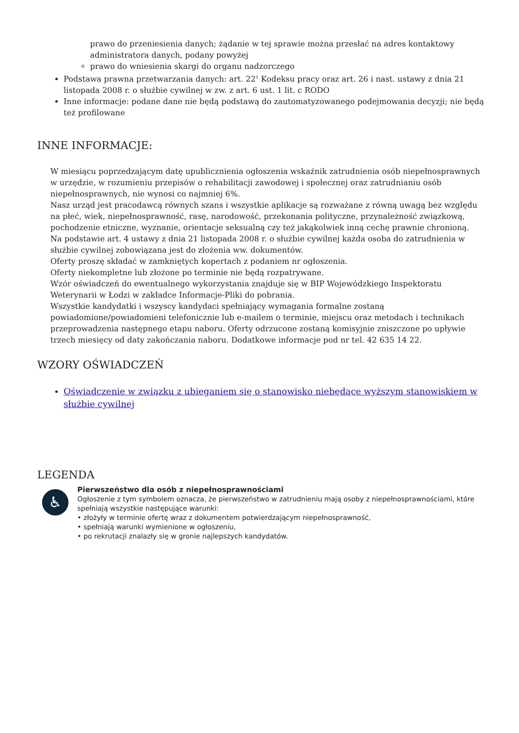prawo do przeniesienia danych; żądanie w tej sprawie można przesłać na adres kontaktowy administratora danych, podany powyżej
prawo do wniesienia skargi do organu nadzorczego
Podstawa prawna przetwarzania danych: art. 22<sup>1</sup> Kodeksu pracy oraz art. 26 i nast. ustawy z dnia 21 listopada 2008 r. o służbie cywilnej w zw. z art. 6 ust. 1 lit. c RODO
Inne informacje: podane dane nie będą podstawą do zautomatyzowanego podejmowania decyzji; nie będą też profilowane
INNE INFORMACJE:
W miesiącu poprzedzającym datę upublicznienia ogłoszenia wskaźnik zatrudnienia osób niepełnosprawnych w urzędzie, w rozumieniu przepisów o rehabilitacji zawodowej i społecznej oraz zatrudnianiu osób niepełnosprawnych, nie wynosi co najmniej 6%.
Nasz urząd jest pracodawcą równych szans i wszystkie aplikacje są rozważane z równą uwagą bez względu na płeć, wiek, niepełnosprawność, rasę, narodowość, przekonania polityczne, przynależność związkową, pochodzenie etniczne, wyznanie, orientacje seksualną czy też jakąkolwiek inną cechę prawnie chronioną.
Na podstawie art. 4 ustawy z dnia 21 listopada 2008 r. o służbie cywilnej każda osoba do zatrudnienia w służbie cywilnej zobowiązana jest do złożenia ww. dokumentów.
Oferty proszę składać w zamkniętych kopertach z podaniem nr ogłoszenia.
Oferty niekompletne lub złożone po terminie nie będą rozpatrywane.
Wzór oświadczeń do ewentualnego wykorzystania znajduje się w BIP Wojewódzkiego Inspektoratu Weterynarii w Łodzi w zakładce Informacje-Pliki do pobrania.
Wszystkie kandydatki i wszyscy kandydaci spełniający wymagania formalne zostaną powiadomione/powiadomieni telefonicznie lub e-mailem o terminie, miejscu oraz metodach i technikach przeprowadzenia następnego etapu naboru. Oferty odrzucone zostaną komisyjnie zniszczone po upływie trzech miesięcy od daty zakończania naboru. Dodatkowe informacje pod nr tel. 42 635 14 22.
WZORY OŚWIADCZEŃ
Oświadczenie w związku z ubieganiem się o stanowisko niebędące wyższym stanowiskiem w służbie cywilnej
LEGENDA
♿
Pierwszeństwo dla osób z niepełnosprawnościami
Ogłoszenie z tym symbolem oznacza, że pierwszeństwo w zatrudnieniu mają osoby z niepełnosprawnościami, które spełniają wszystkie następujące warunki:
• złożyły w terminie ofertę wraz z dokumentem potwierdzającym niepełnosprawność,
• spełniają warunki wymienione w ogłoszeniu,
• po rekrutacji znalazły się w gronie najlepszych kandydatów.